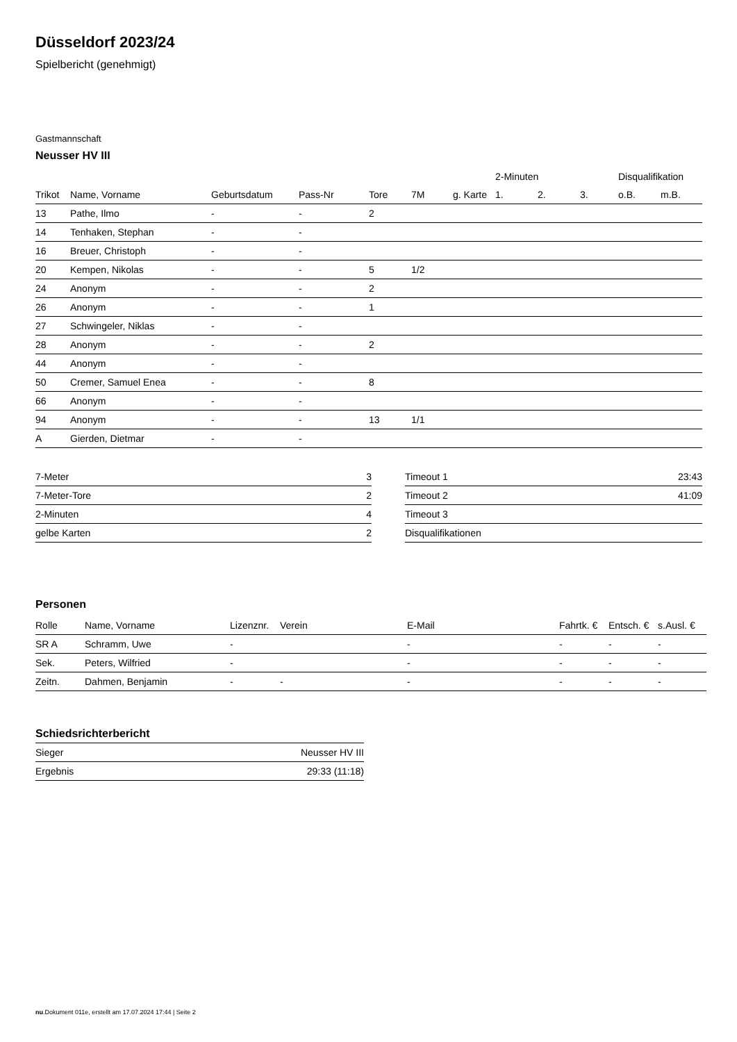Düsseldorf 2023/24
Spielbericht (genehmigt)
Gastmannschaft
Neusser HV III
| | | | | | | | 2-Minuten | | | Disqualifikation | |
| --- | --- | --- | --- | --- | --- | --- | --- | --- | --- | --- | --- |
| Trikot | Name, Vorname | Geburtsdatum | Pass-Nr | Tore | 7M | g. Karte | 1. | 2. | 3. | o.B. | m.B. |
| 13 | Pathe, Ilmo | - | - | 2 | | | | | | | |
| 14 | Tenhaken, Stephan | - | - | | | | | | | | |
| 16 | Breuer, Christoph | - | - | | | | | | | | |
| 20 | Kempen, Nikolas | - | - | 5 | 1/2 | | | | | | |
| 24 | Anonym | - | - | 2 | | | | | | | |
| 26 | Anonym | - | - | 1 | | | | | | | |
| 27 | Schwingeler, Niklas | - | - | | | | | | | | |
| 28 | Anonym | - | - | 2 | | | | | | | |
| 44 | Anonym | - | - | | | | | | | | |
| 50 | Cremer, Samuel Enea | - | - | 8 | | | | | | | |
| 66 | Anonym | - | - | | | | | | | | |
| 94 | Anonym | - | - | 13 | 1/1 | | | | | | |
| A | Gierden, Dietmar | - | - | | | | | | | | |
| 7-Meter | 3 |
| 7-Meter-Tore | 2 |
| 2-Minuten | 4 |
| gelbe Karten | 2 |
| Timeout 1 | 23:43 |
| Timeout 2 | 41:09 |
| Timeout 3 | |
| Disqualifikationen | |
Personen
| Rolle | Name, Vorname | Lizenznr. | Verein | E-Mail | Fahrtk. € | Entsch. € | s.Ausl. € |
| --- | --- | --- | --- | --- | --- | --- | --- |
| SR A | Schramm, Uwe | - | | - | - | - | - |
| Sek. | Peters, Wilfried | - | | - | - | - | - |
| Zeitn. | Dahmen, Benjamin | - | - | - | - | - | - |
Schiedsrichterbericht
| Sieger | Neusser HV III |
| Ergebnis | 29:33 (11:18) |
nu.Dokument 011e, erstellt am 17.07.2024 17:44 | Seite 2